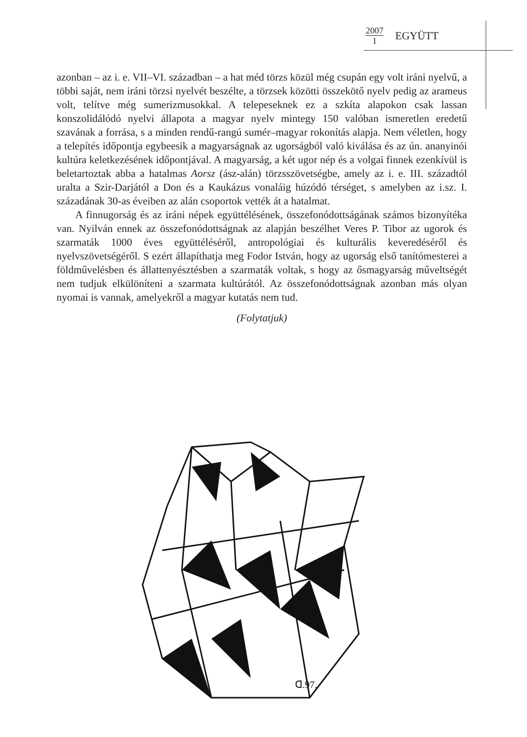2007
1
EGYÜTT
azonban – az i. e. VII–VI. században – a hat méd törzs közül még csupán egy volt iráni nyelvű, a többi saját, nem iráni törzsi nyelvét beszélte, a törzsek közötti összekötő nyelv pedig az arameus volt, telítve még sumerizmusokkal. A telepeseknek ez a szkíta alapokon csak lassan konszolidálódó nyelvi állapota a magyar nyelv mintegy 150 valóban ismeretlen eredetű szavának a forrása, s a minden rendű-rangú sumér–magyar rokonítás alapja. Nem véletlen, hogy a telepítés időpontja egybeesik a magyarságnak az ugorságból való kiválása és az ún. ananyinói kultúra keletkezésének időpontjával. A magyarság, a két ugor nép és a volgai finnek ezenkívül is beletartoztak abba a hatalmas Aorsz (ász-alán) törzsszövetségbe, amely az i. e. III. századtól uralta a Szir-Darjától a Don és a Kaukázus vonaláig húzódó térséget, s amelyben az i.sz. I. századának 30-as éveiben az alán csoportok vették át a hatalmat.
A finnugorság és az iráni népek együttélésének, összefonódottságának számos bizonyítéka van. Nyilván ennek az összefonódottságnak az alapján beszélhet Veres P. Tibor az ugorok és szarmaták 1000 éves együttéléséről, antropológiai és kulturális keveredéséről és nyelvszövetségéről. S ezért állapíthatja meg Fodor István, hogy az ugorság első tanítómesterei a földművelésben és állattenyésztésben a szarmaták voltak, s hogy az ősmagyarság műveltségét nem tudjuk elkülöníteni a szarmata kultúrától. Az összefonódottságnak azonban más olyan nyomai is vannak, amelyekről a magyar kutatás nem tud.
(Folytatjuk)
ᗡ.97.